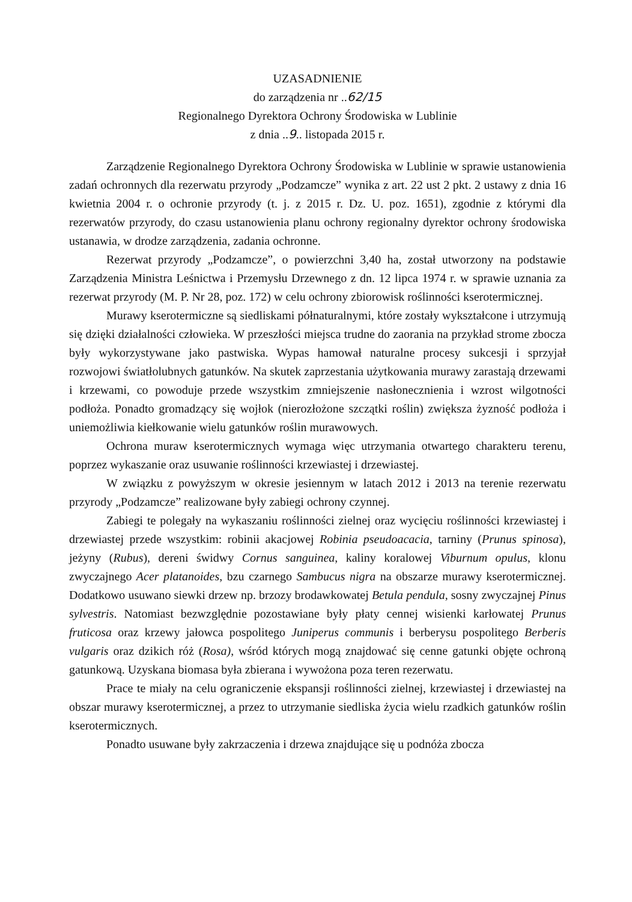UZASADNIENIE
do zarządzenia nr ..62/15
Regionalnego Dyrektora Ochrony Środowiska w Lublinie
z dnia ..9.. listopada 2015 r.
Zarządzenie Regionalnego Dyrektora Ochrony Środowiska w Lublinie w sprawie ustanowienia zadań ochronnych dla rezerwatu przyrody „Podzamcze” wynika z art. 22 ust 2 pkt. 2 ustawy z dnia 16 kwietnia 2004 r. o ochronie przyrody (t. j. z 2015 r. Dz. U. poz. 1651), zgodnie z którymi dla rezerwatów przyrody, do czasu ustanowienia planu ochrony regionalny dyrektor ochrony środowiska ustanawia, w drodze zarządzenia, zadania ochronne.
Rezerwat przyrody „Podzamcze”, o powierzchni 3,40 ha, został utworzony na podstawie Zarządzenia Ministra Leśnictwa i Przemysłu Drzewnego z dn. 12 lipca 1974 r. w sprawie uznania za rezerwat przyrody (M. P. Nr 28, poz. 172) w celu ochrony zbiorowisk roślinności kserotermicznej.
Murawy kserotermiczne są siedliskami półnaturalnymi, które zostały wykształcone i utrzymują się dzięki działalności człowieka. W przeszłości miejsca trudne do zaorania na przykład strome zbocza były wykorzystywane jako pastwiska. Wypas hamował naturalne procesy sukcesji i sprzyjał rozwojowi światłolubnych gatunków. Na skutek zaprzestania użytkowania murawy zarastają drzewami i krzewami, co powoduje przede wszystkim zmniejszenie nasłonecznienia i wzrost wilgotności podłoża. Ponadto gromadzący się wojłok (nierozłożone szczątki roślin) zwiększa żyzność podłoża i uniemożliwia kiełkowanie wielu gatunków roślin murawowych.
Ochrona muraw kserotermicznych wymaga więc utrzymania otwartego charakteru terenu, poprzez wykaszanie oraz usuwanie roślinności krzewiastej i drzewiastej.
W związku z powyższym w okresie jesiennym w latach 2012 i 2013 na terenie rezerwatu przyrody „Podzamcze” realizowane były zabiegi ochrony czynnej.
Zabiegi te polegały na wykaszaniu roślinności zielnej oraz wycięciu roślinności krzewiastej i drzewiastej przede wszystkim: robinii akacjowej Robinia pseudoacacia, tarniny (Prunus spinosa), jeżyny (Rubus), dereni świdwy Cornus sanguinea, kaliny koralowej Viburnum opulus, klonu zwyczajnego Acer platanoides, bzu czarnego Sambucus nigra na obszarze murawy kserotermicznej. Dodatkowo usuwano siewki drzew np. brzozy brodawkowatej Betula pendula, sosny zwyczajnej Pinus sylvestris. Natomiast bezwzględnie pozostawiane były płaty cennej wisienki karłowatej Prunus fruticosa oraz krzewy jałowca pospolitego Juniperus communis i berberysu pospolitego Berberis vulgaris oraz dzikich róż (Rosa), wśród których mogą znajdować się cenne gatunki objęte ochroną gatunkową. Uzyskana biomasa była zbierana i wywożona poza teren rezerwatu.
Prace te miały na celu ograniczenie ekspansji roślinności zielnej, krzewiastej i drzewiastej na obszar murawy kserotermicznej, a przez to utrzymanie siedliska życia wielu rzadkich gatunków roślin kserotermicznych.
Ponadto usuwane były zakrzaczenia i drzewa znajdujące się u podnóża zbocza